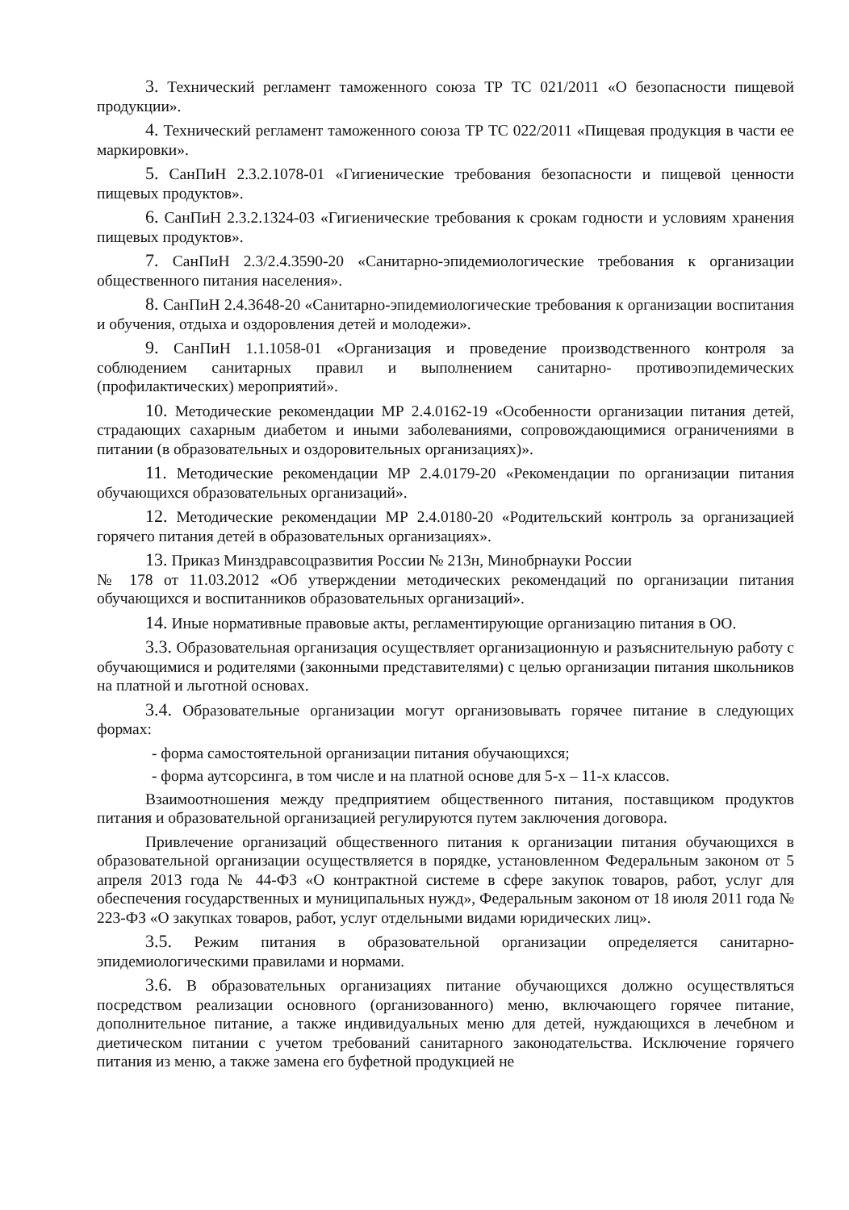3. Технический регламент таможенного союза ТР ТС 021/2011 «О безопасности пищевой продукции».
4. Технический регламент таможенного союза ТР ТС 022/2011 «Пищевая продукция в части ее маркировки».
5. СанПиН 2.3.2.1078-01 «Гигиенические требования безопасности и пищевой ценности пищевых продуктов».
6. СанПиН 2.3.2.1324-03 «Гигиенические требования к срокам годности и условиям хранения пищевых продуктов».
7. СанПиН 2.3/2.4.3590-20 «Санитарно-эпидемиологические требования к организации общественного питания населения».
8. СанПиН 2.4.3648-20 «Санитарно-эпидемиологические требования к организации воспитания и обучения, отдыха и оздоровления детей и молодежи».
9. СанПиН 1.1.1058-01 «Организация и проведение производственного контроля за соблюдением санитарных правил и выполнением санитарно- противоэпидемических (профилактических) мероприятий».
10. Методические рекомендации МР 2.4.0162-19 «Особенности организации питания детей, страдающих сахарным диабетом и иными заболеваниями, сопровождающимися ограничениями в питании (в образовательных и оздоровительных организациях)».
11. Методические рекомендации МР 2.4.0179-20 «Рекомендации по организации питания обучающихся образовательных организаций».
12. Методические рекомендации МР 2.4.0180-20 «Родительский контроль за организацией горячего питания детей в образовательных организациях».
13. Приказ Минздравсоцразвития России № 213н, Минобрнауки России
№ 178 от 11.03.2012 «Об утверждении методических рекомендаций по организации питания обучающихся и воспитанников образовательных организаций».
14. Иные нормативные правовые акты, регламентирующие организацию питания в ОО.
3.3. Образовательная организация осуществляет организационную и разъяснительную работу с обучающимися и родителями (законными представителями) с целью организации питания школьников на платной и льготной основах.
3.4. Образовательные организации могут организовывать горячее питание в следующих формах:
- форма самостоятельной организации питания обучающихся;
- форма аутсорсинга, в том числе и на платной основе для 5-х – 11-х классов.
Взаимоотношения между предприятием общественного питания, поставщиком продуктов питания и образовательной организацией регулируются путем заключения договора.
Привлечение организаций общественного питания к организации питания обучающихся в образовательной организации осуществляется в порядке, установленном Федеральным законом от 5 апреля 2013 года № 44-ФЗ «О контрактной системе в сфере закупок товаров, работ, услуг для обеспечения государственных и муниципальных нужд», Федеральным законом от 18 июля 2011 года № 223-ФЗ «О закупках товаров, работ, услуг отдельными видами юридических лиц».
3.5. Режим питания в образовательной организации определяется санитарно-эпидемиологическими правилами и нормами.
3.6. В образовательных организациях питание обучающихся должно осуществляться посредством реализации основного (организованного) меню, включающего горячее питание, дополнительное питание, а также индивидуальных меню для детей, нуждающихся в лечебном и диетическом питании с учетом требований санитарного законодательства. Исключение горячего питания из меню, а также замена его буфетной продукцией не